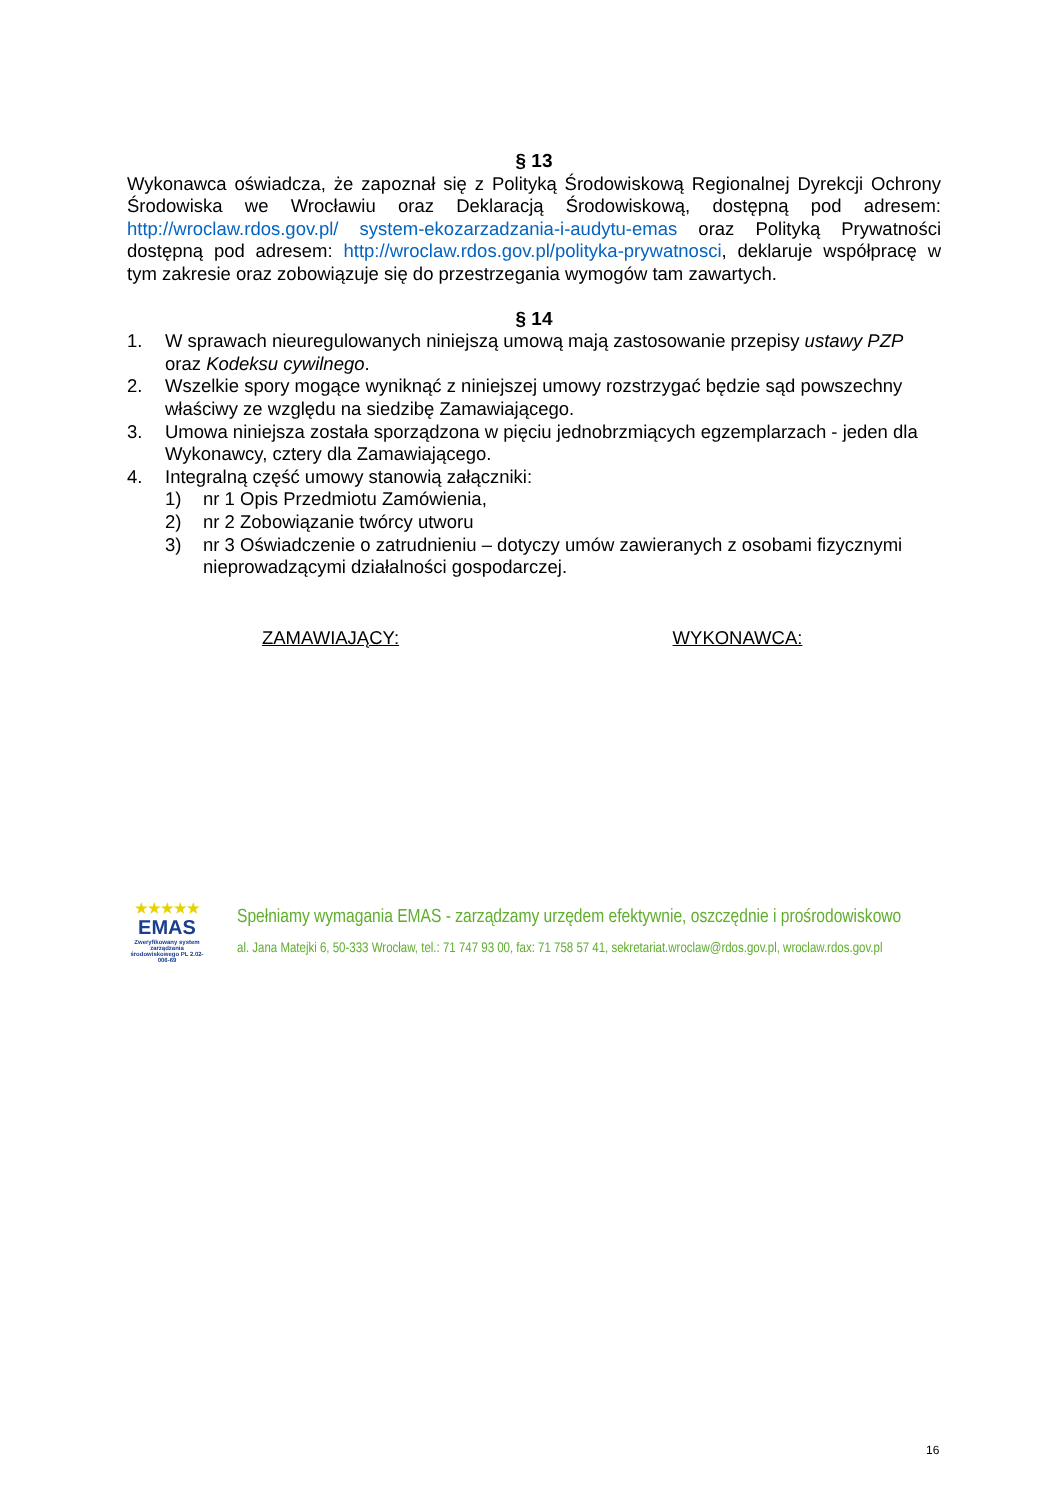§ 13
Wykonawca oświadcza, że zapoznał się z Polityką Środowiskową Regionalnej Dyrekcji Ochrony Środowiska we Wrocławiu oraz Deklaracją Środowiskową, dostępną pod adresem: http://wroclaw.rdos.gov.pl/ system-ekozarzadzania-i-audytu-emas oraz Polityką Prywatności dostępną pod adresem: http://wroclaw.rdos.gov.pl/polityka-prywatnosci, deklaruje współpracę w tym zakresie oraz zobowiązuje się do przestrzegania wymogów tam zawartych.
§ 14
1. W sprawach nieuregulowanych niniejszą umową mają zastosowanie przepisy ustawy PZP oraz Kodeksu cywilnego.
2. Wszelkie spory mogące wyniknąć z niniejszej umowy rozstrzygać będzie sąd powszechny właściwy ze względu na siedzibę Zamawiającego.
3. Umowa niniejsza została sporządzona w pięciu jednobrzmiących egzemplarzach - jeden dla Wykonawcy, cztery dla Zamawiającego.
4. Integralną część umowy stanowią załączniki:
1) nr 1 Opis Przedmiotu Zamówienia,
2) nr 2 Zobowiązanie twórcy utworu
3) nr 3 Oświadczenie o zatrudnieniu – dotyczy umów zawieranych z osobami fizycznymi nieprowadzącymi działalności gospodarczej.
ZAMAWIAJĄCY: WYKONAWCA:
★★★★★
EMAS
Zweryfikowany system zarządzania środowiskowego PL 2.02-006-69
Spełniamy wymagania EMAS - zarządzamy urzędem efektywnie, oszczędnie i prośrodowiskowo
al. Jana Matejki 6, 50-333 Wrocław, tel.: 71 747 93 00, fax: 71 758 57 41, sekretariat.wroclaw@rdos.gov.pl, wroclaw.rdos.gov.pl
16